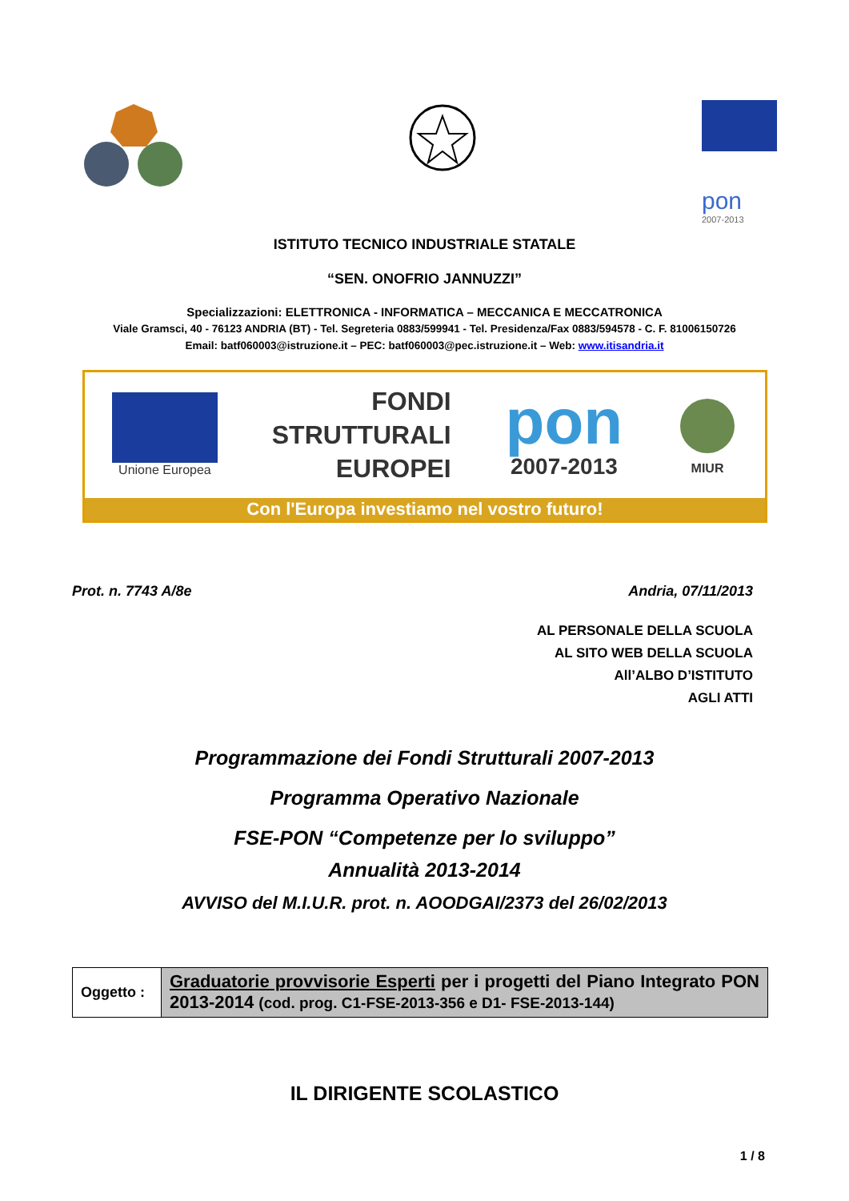pon
2007-2013
ISTITUTO TECNICO INDUSTRIALE STATALE
“SEN. ONOFRIO JANNUZZI”
Specializzazioni: ELETTRONICA - INFORMATICA – MECCANICA E MECCATRONICA
Viale Gramsci, 40 - 76123 ANDRIA (BT) - Tel. Segreteria 0883/599941 - Tel. Presidenza/Fax 0883/594578 - C. F. 81006150726
Email: batf060003@istruzione.it – PEC: batf060003@pec.istruzione.it – Web: www.itisandria.it
Unione Europea
FONDI
STRUTTURALI
EUROPEI
pon
2007-2013
MIUR
Con l'Europa investiamo nel vostro futuro!
Prot. n. 7743 A/8e Andria, 07/11/2013
AL PERSONALE DELLA SCUOLA
AL SITO WEB DELLA SCUOLA
All’ALBO D’ISTITUTO
AGLI ATTI
Programmazione dei Fondi Strutturali 2007-2013
Programma Operativo Nazionale
FSE-PON “Competenze per lo sviluppo”
Annualità 2013-2014
AVVISO del M.I.U.R. prot. n. AOODGAI/2373 del 26/02/2013
| Oggetto : | Graduatorie provvisorie Esperti per i progetti del Piano Integrato PON 2013-2014 (cod. prog. C1-FSE-2013-356 e D1- FSE-2013-144) |
IL DIRIGENTE SCOLASTICO
1 / 8